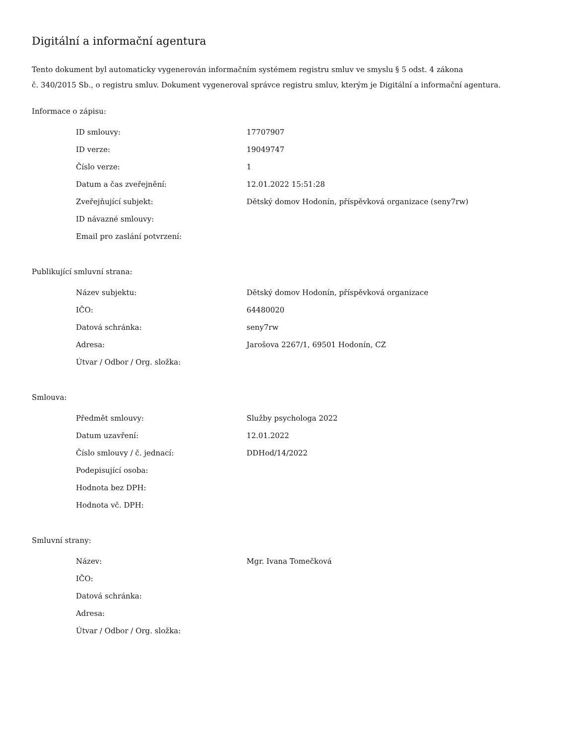Digitální a informační agentura
Tento dokument byl automaticky vygenerován informačním systémem registru smluv ve smyslu § 5 odst. 4 zákona
č. 340/2015 Sb., o registru smluv. Dokument vygeneroval správce registru smluv, kterým je Digitální a informační agentura.
Informace o zápisu:
| ID smlouvy: | 17707907 |
| ID verze: | 19049747 |
| Číslo verze: | 1 |
| Datum a čas zveřejnění: | 12.01.2022 15:51:28 |
| Zveřejňující subjekt: | Dětský domov Hodonín, příspěvková organizace (seny7rw) |
| ID návazné smlouvy: | |
| Email pro zaslání potvrzení: | |
Publikující smluvní strana:
| Název subjektu: | Dětský domov Hodonín, příspěvková organizace |
| IČO: | 64480020 |
| Datová schránka: | seny7rw |
| Adresa: | Jarošova 2267/1, 69501 Hodonín, CZ |
| Útvar / Odbor / Org. složka: | |
Smlouva:
| Předmět smlouvy: | Služby psychologa 2022 |
| Datum uzavření: | 12.01.2022 |
| Číslo smlouvy / č. jednací: | DDHod/14/2022 |
| Podepisující osoba: | |
| Hodnota bez DPH: | |
| Hodnota vč. DPH: | |
Smluvní strany:
| Název: | Mgr. Ivana Tomečková |
| IČO: | |
| Datová schránka: | |
| Adresa: | |
| Útvar / Odbor / Org. složka: | |